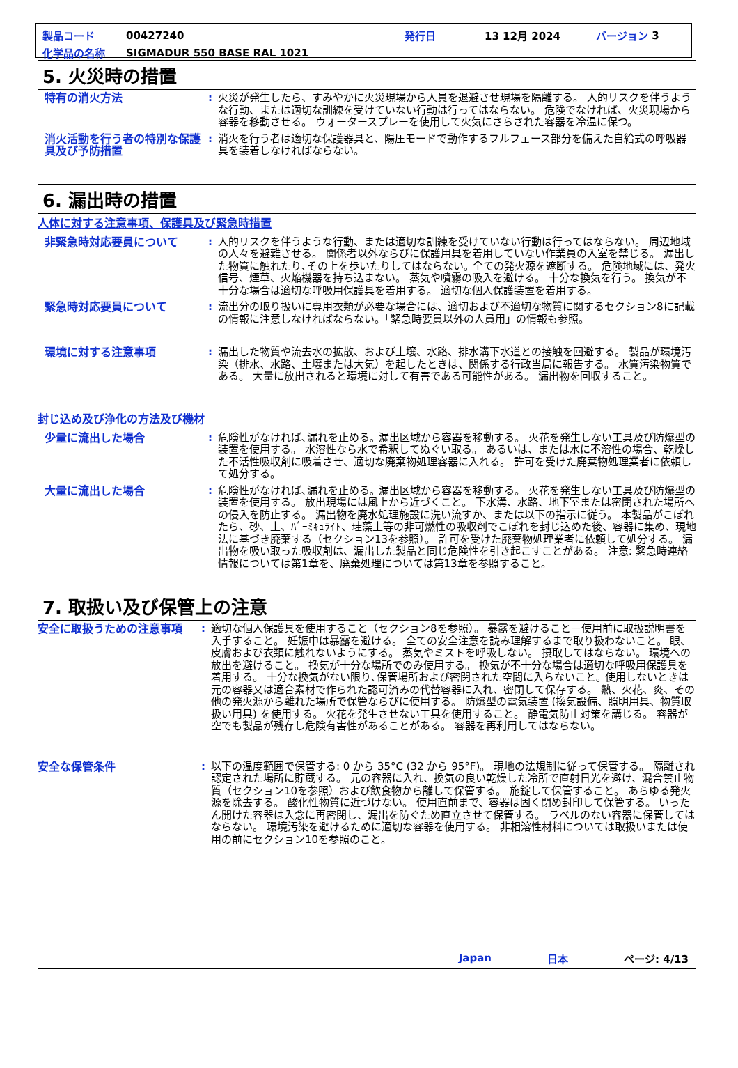製品コード 00427240 発行日 13 12月 2024 バージョン 3
化学品の名称 SIGMADUR 550 BASE RAL 1021
5. 火災時の措置
特有の消火方法 : 火災が発生したら、すみやかに火災現場から人員を退避させ現場を隔離する。 人的リスクを伴うような行動、または適切な訓練を受けていない行動は行ってはならない。 危険でなければ、火災現場から容器を移動させる。 ウォータースプレーを使用して火気にさらされた容器を冷温に保つ。
消火活動を行う者の特別な保護具及び予防措置
: 消火を行う者は適切な保護器具と、陽圧モードで動作するフルフェース部分を備えた自給式の呼吸器具を装着しなければならない。
6. 漏出時の措置
人体に対する注意事項、保護具及び緊急時措置
非緊急時対応要員について : 人的リスクを伴うような行動、または適切な訓練を受けていない行動は行ってはならない。 周辺地域の人々を避難させる。 関係者以外ならびに保護用具を着用していない作業員の入室を禁じる。 漏出した物質に触れたり､その上を歩いたりしてはならない｡ 全ての発火源を遮断する。 危険地域には、発火信号、煙草、火焔機器を持ち込まない。 蒸気や噴霧の吸入を避ける。 十分な換気を行う。 換気が不十分な場合は適切な呼吸用保護具を着用する。 適切な個人保護装置を着用する。
緊急時対応要員について : 流出分の取り扱いに専用衣類が必要な場合には、適切および不適切な物質に関するセクション8に記載の情報に注意しなければならない。「緊急時要員以外の人員用」の情報も参照。
環境に対する注意事項 : 漏出した物質や流去水の拡散、および土壌、水路、排水溝下水道との接触を回避する。 製品が環境汚染（排水、水路、土壌または大気）を起したときは、関係する行政当局に報告する。 水質汚染物質である。 大量に放出されると環境に対して有害である可能性がある。 漏出物を回収すること。
封じ込め及び浄化の方法及び機材
少量に流出した場合 : 危険性がなければ､漏れを止める｡ 漏出区域から容器を移動する。 火花を発生しない工具及び防爆型の装置を使用する。 水溶性なら水で希釈してぬぐい取る。 あるいは、または水に不溶性の場合、乾燥した不活性吸収剤に吸着させ、適切な廃棄物処理容器に入れる。 許可を受けた廃棄物処理業者に依頼して処分する。
大量に流出した場合 : 危険性がなければ､漏れを止める｡ 漏出区域から容器を移動する。 火花を発生しない工具及び防爆型の装置を使用する。 放出現場には風上から近づくこと。 下水溝、水路、地下室または密閉された場所への侵入を防止する。 漏出物を廃水処理施設に洗い流すか、または以下の指示に従う。 本製品がこぼれたら、砂、土、ﾊﾞｰﾐｷｭﾗｲﾄ、珪藻土等の非可燃性の吸収剤でこぼれを封じ込めた後、容器に集め、現地法に基づき廃棄する（セクション13を参照）。 許可を受けた廃棄物処理業者に依頼して処分する。 漏出物を吸い取った吸収剤は、漏出した製品と同じ危険性を引き起こすことがある。 注意: 緊急時連絡情報については第1章を、廃棄処理については第13章を参照すること。
7. 取扱い及び保管上の注意
安全に取扱うための注意事項 : 適切な個人保護具を使用すること（セクション8を参照）。 暴露を避けること－使用前に取扱説明書を入手すること。 妊娠中は暴露を避ける。 全ての安全注意を読み理解するまで取り扱わないこと。 眼、皮膚および衣類に触れないようにする。 蒸気やミストを呼吸しない。 摂取してはならない。 環境への放出を避けること。 換気が十分な場所でのみ使用する。 換気が不十分な場合は適切な呼吸用保護具を着用する。 十分な換気がない限り､保管場所および密閉された空間に入らないこと｡ 使用しないときは元の容器又は適合素材で作られた認可済みの代替容器に入れ、密閉して保存する。 熱、火花、炎、その他の発火源から離れた場所で保管ならびに使用する。 防爆型の電気装置 (換気設備、照明用具、物質取扱い用具) を使用する。 火花を発生させない工具を使用すること。 静電気防止対策を講じる。 容器が空でも製品が残存し危険有害性があることがある。 容器を再利用してはならない。
安全な保管条件 : 以下の温度範囲で保管する: 0 から 35°C (32 から 95°F)。 現地の法規制に従って保管する。 隔離され認定された場所に貯蔵する。 元の容器に入れ、換気の良い乾燥した冷所で直射日光を避け、混合禁止物質（セクション10を参照）および飲食物から離して保管する。 施錠して保管すること。 あらゆる発火源を除去する。 酸化性物質に近づけない。 使用直前まで、容器は固く閉め封印して保管する。 いったん開けた容器は入念に再密閉し、漏出を防ぐため直立させて保管する。 ラベルのない容器に保管してはならない。 環境汚染を避けるために適切な容器を使用する。 非相溶性材料については取扱いまたは使用の前にセクション10を参照のこと。
Japan 日本 ページ: 4/13